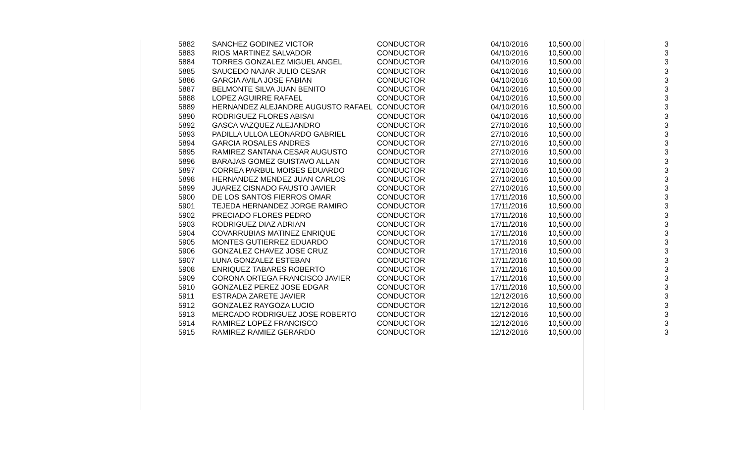| 5882 | SANCHEZ GODINEZ VICTOR | CONDUCTOR | 04/10/2016 | 10,500.00 | 3 |
| 5883 | RIOS MARTINEZ SALVADOR | CONDUCTOR | 04/10/2016 | 10,500.00 | 3 |
| 5884 | TORRES GONZALEZ MIGUEL ANGEL | CONDUCTOR | 04/10/2016 | 10,500.00 | 3 |
| 5885 | SAUCEDO NAJAR JULIO CESAR | CONDUCTOR | 04/10/2016 | 10,500.00 | 3 |
| 5886 | GARCIA AVILA JOSE FABIAN | CONDUCTOR | 04/10/2016 | 10,500.00 | 3 |
| 5887 | BELMONTE SILVA JUAN BENITO | CONDUCTOR | 04/10/2016 | 10,500.00 | 3 |
| 5888 | LOPEZ AGUIRRE RAFAEL | CONDUCTOR | 04/10/2016 | 10,500.00 | 3 |
| 5889 | HERNANDEZ ALEJANDRE AUGUSTO RAFAEL | CONDUCTOR | 04/10/2016 | 10,500.00 | 3 |
| 5890 | RODRIGUEZ FLORES ABISAI | CONDUCTOR | 04/10/2016 | 10,500.00 | 3 |
| 5892 | GASCA VAZQUEZ ALEJANDRO | CONDUCTOR | 27/10/2016 | 10,500.00 | 3 |
| 5893 | PADILLA ULLOA LEONARDO GABRIEL | CONDUCTOR | 27/10/2016 | 10,500.00 | 3 |
| 5894 | GARCIA ROSALES ANDRES | CONDUCTOR | 27/10/2016 | 10,500.00 | 3 |
| 5895 | RAMIREZ SANTANA CESAR AUGUSTO | CONDUCTOR | 27/10/2016 | 10,500.00 | 3 |
| 5896 | BARAJAS GOMEZ GUISTAVO ALLAN | CONDUCTOR | 27/10/2016 | 10,500.00 | 3 |
| 5897 | CORREA PARBUL MOISES EDUARDO | CONDUCTOR | 27/10/2016 | 10,500.00 | 3 |
| 5898 | HERNANDEZ MENDEZ JUAN CARLOS | CONDUCTOR | 27/10/2016 | 10,500.00 | 3 |
| 5899 | JUAREZ CISNADO FAUSTO JAVIER | CONDUCTOR | 27/10/2016 | 10,500.00 | 3 |
| 5900 | DE LOS SANTOS FIERROS OMAR | CONDUCTOR | 17/11/2016 | 10,500.00 | 3 |
| 5901 | TEJEDA HERNANDEZ JORGE RAMIRO | CONDUCTOR | 17/11/2016 | 10,500.00 | 3 |
| 5902 | PRECIADO FLORES PEDRO | CONDUCTOR | 17/11/2016 | 10,500.00 | 3 |
| 5903 | RODRIGUEZ DIAZ ADRIAN | CONDUCTOR | 17/11/2016 | 10,500.00 | 3 |
| 5904 | COVARRUBIAS MATINEZ ENRIQUE | CONDUCTOR | 17/11/2016 | 10,500.00 | 3 |
| 5905 | MONTES GUTIERREZ EDUARDO | CONDUCTOR | 17/11/2016 | 10,500.00 | 3 |
| 5906 | GONZALEZ CHAVEZ JOSE CRUZ | CONDUCTOR | 17/11/2016 | 10,500.00 | 3 |
| 5907 | LUNA GONZALEZ ESTEBAN | CONDUCTOR | 17/11/2016 | 10,500.00 | 3 |
| 5908 | ENRIQUEZ TABARES ROBERTO | CONDUCTOR | 17/11/2016 | 10,500.00 | 3 |
| 5909 | CORONA ORTEGA FRANCISCO JAVIER | CONDUCTOR | 17/11/2016 | 10,500.00 | 3 |
| 5910 | GONZALEZ PEREZ JOSE EDGAR | CONDUCTOR | 17/11/2016 | 10,500.00 | 3 |
| 5911 | ESTRADA ZARETE JAVIER | CONDUCTOR | 12/12/2016 | 10,500.00 | 3 |
| 5912 | GONZALEZ RAYGOZA LUCIO | CONDUCTOR | 12/12/2016 | 10,500.00 | 3 |
| 5913 | MERCADO RODRIGUEZ JOSE ROBERTO | CONDUCTOR | 12/12/2016 | 10,500.00 | 3 |
| 5914 | RAMIREZ LOPEZ FRANCISCO | CONDUCTOR | 12/12/2016 | 10,500.00 | 3 |
| 5915 | RAMIREZ RAMIEZ GERARDO | CONDUCTOR | 12/12/2016 | 10,500.00 | 3 |